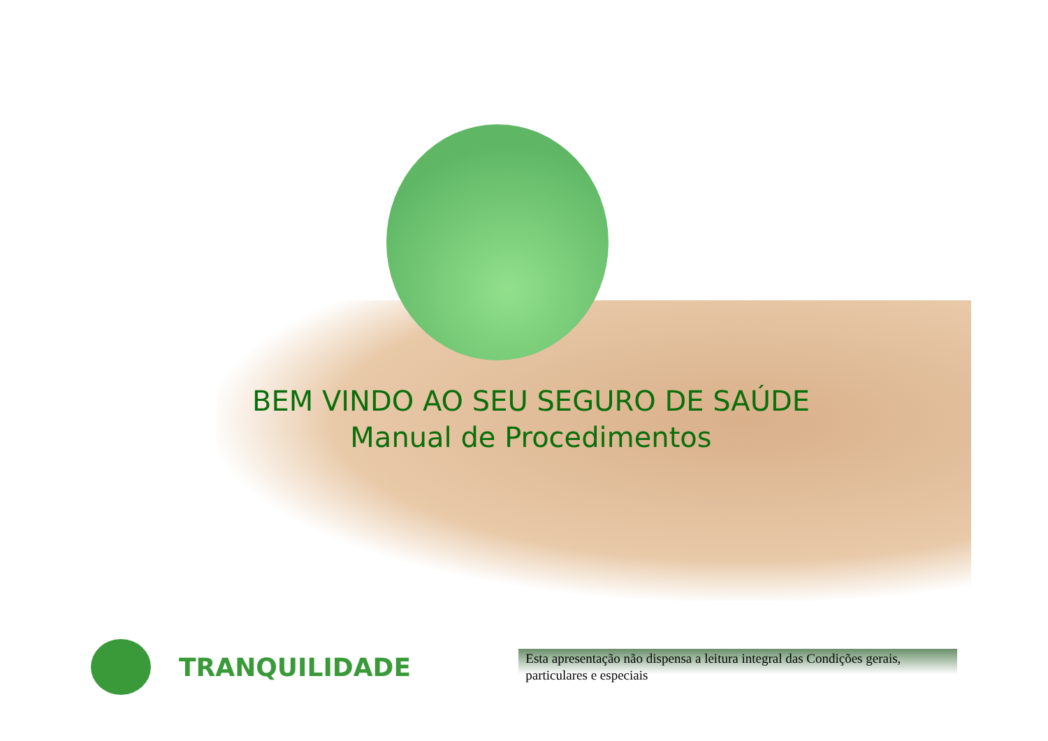BEM VINDO AO SEU SEGURO DE SAÚDE
Manual de Procedimentos
TRANQUILIDADE
Esta apresentação não dispensa a leitura integral das Condições gerais, particulares e especiais